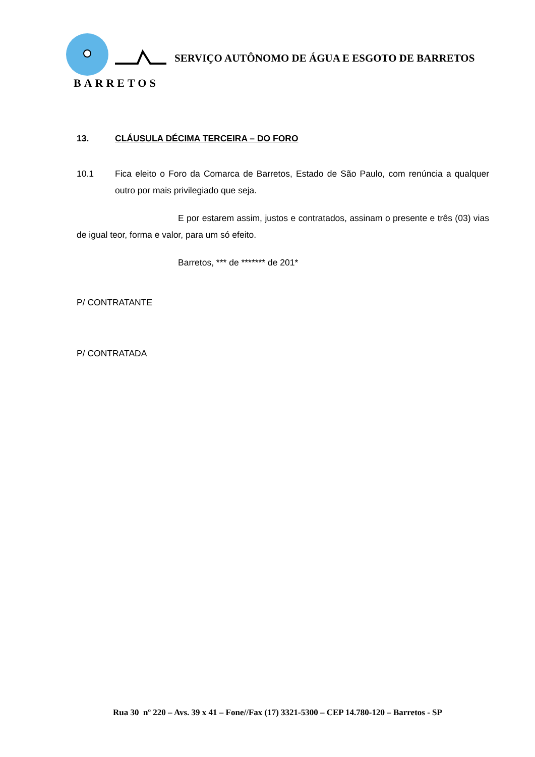BARRETOS
SERVIÇO AUTÔNOMO DE ÁGUA E ESGOTO DE BARRETOS
13. CLÁUSULA DÉCIMA TERCEIRA – DO FORO
10.1 Fica eleito o Foro da Comarca de Barretos, Estado de São Paulo, com renúncia a qualquer outro por mais privilegiado que seja.
E por estarem assim, justos e contratados, assinam o presente e três (03) vias de igual teor, forma e valor, para um só efeito.
Barretos, *** de ******* de 201*
P/ CONTRATANTE
P/ CONTRATADA
Rua 30 nº 220 – Avs. 39 x 41 – Fone//Fax (17) 3321-5300 – CEP 14.780-120 – Barretos - SP